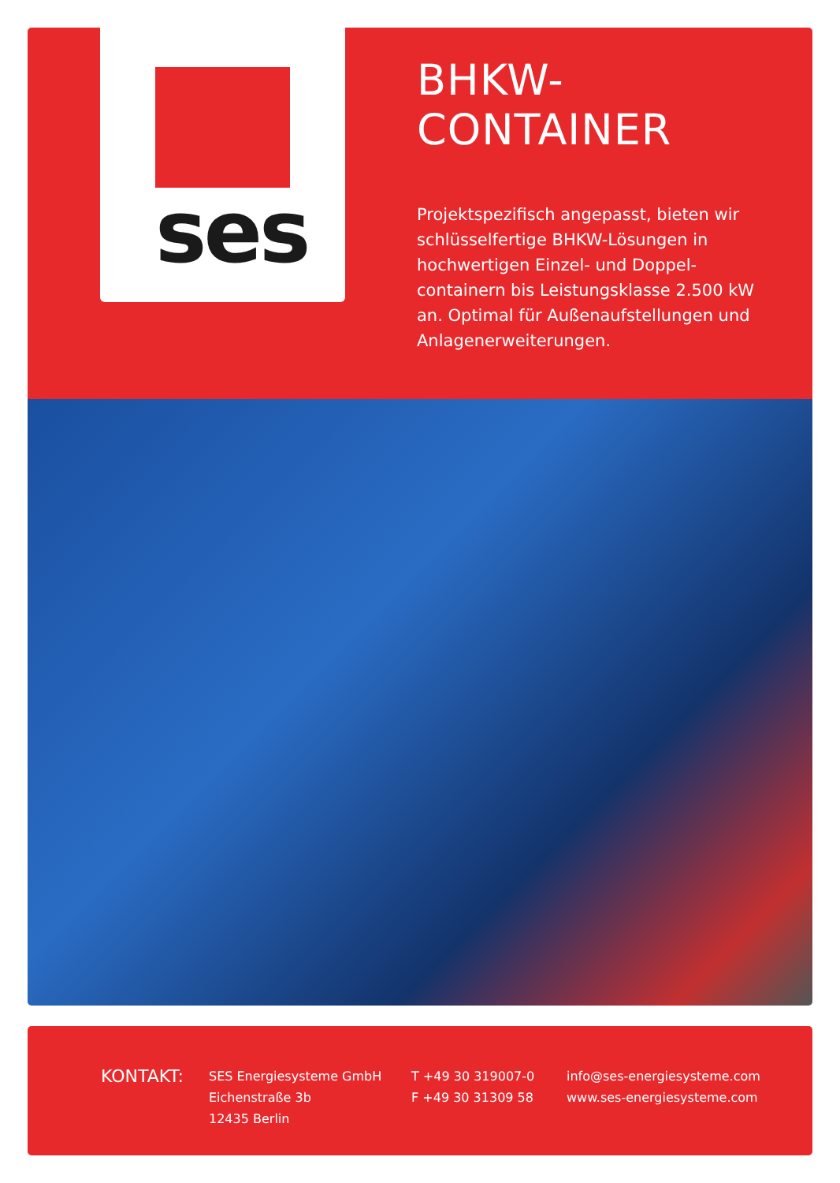ses
BHKW-CONTAINER
Projektspezifisch angepasst, bieten wir schlüsselfertige BHKW-Lösungen in hochwertigen Einzel- und Doppel-containern bis Leistungsklasse 2.500 kW an. Optimal für Außenaufstellungen und Anlagenerweiterungen.
KONTAKT:
SES Energiesysteme GmbH
Eichenstraße 3b
12435 Berlin
T +49 30 319007-0
F +49 30 31309 58
info@ses-energiesysteme.com
www.ses-energiesysteme.com